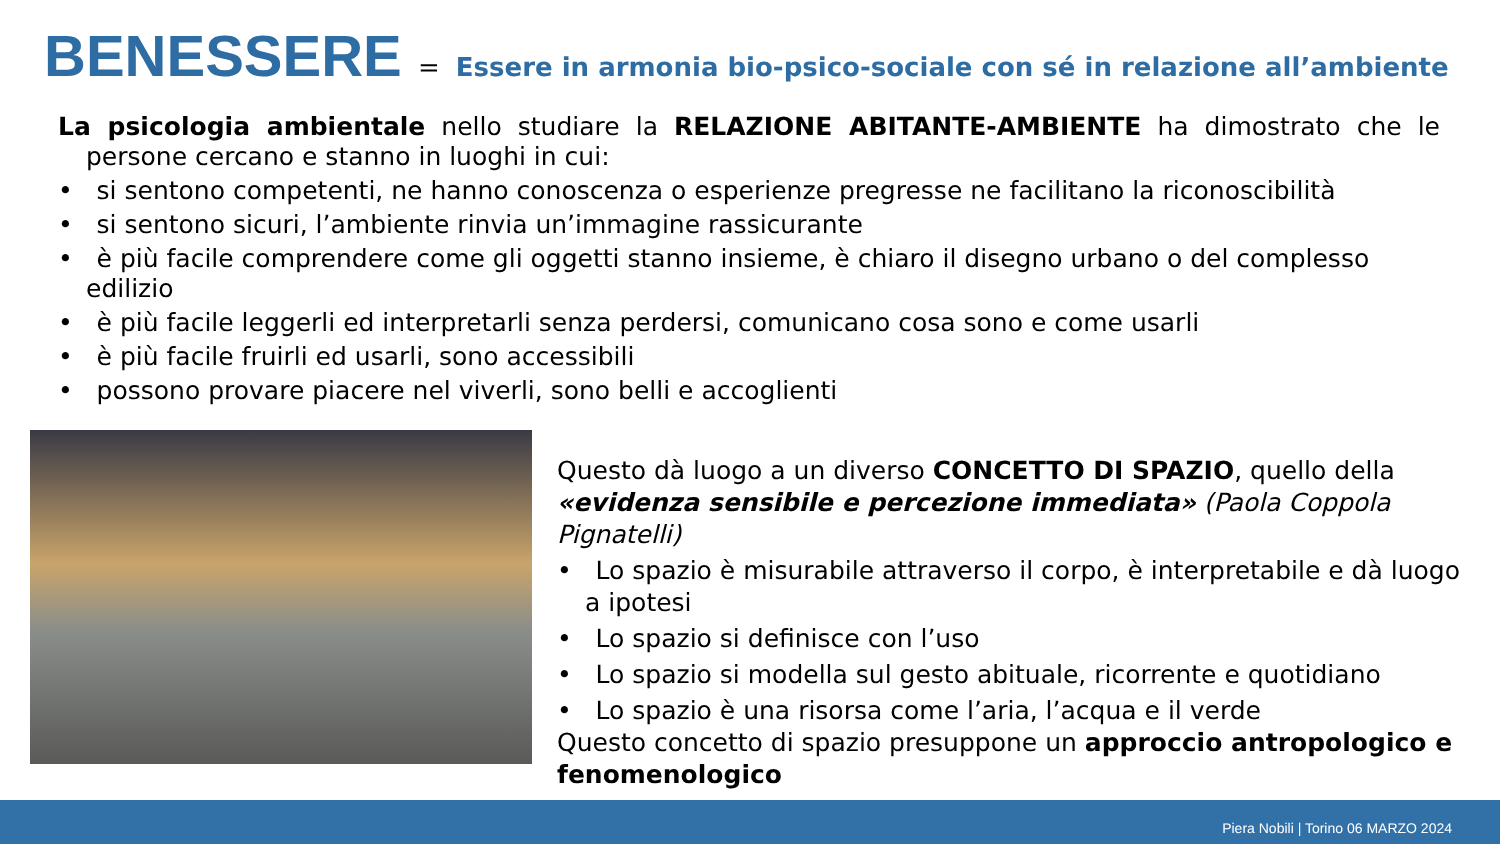BENESSERE = Essere in armonia bio-psico-sociale con sé in relazione all’ambiente
La psicologia ambientale nello studiare la RELAZIONE ABITANTE-AMBIENTE ha dimostrato che le persone cercano e stanno in luoghi in cui:
• si sentono competenti, ne hanno conoscenza o esperienze pregresse ne facilitano la riconoscibilità
• si sentono sicuri, l’ambiente rinvia un’immagine rassicurante
• è più facile comprendere come gli oggetti stanno insieme, è chiaro il disegno urbano o del complesso edilizio
• è più facile leggerli ed interpretarli senza perdersi, comunicano cosa sono e come usarli
• è più facile fruirli ed usarli, sono accessibili
• possono provare piacere nel viverli, sono belli e accoglienti
Questo dà luogo a un diverso CONCETTO DI SPAZIO, quello della «evidenza sensibile e percezione immediata» (Paola Coppola Pignatelli)
• Lo spazio è misurabile attraverso il corpo, è interpretabile e dà luogo a ipotesi
• Lo spazio si definisce con l’uso
• Lo spazio si modella sul gesto abituale, ricorrente e quotidiano
• Lo spazio è una risorsa come l’aria, l’acqua e il verde
Questo concetto di spazio presuppone un approccio antropologico e fenomenologico
Piera Nobili | Torino 06 MARZO 2024